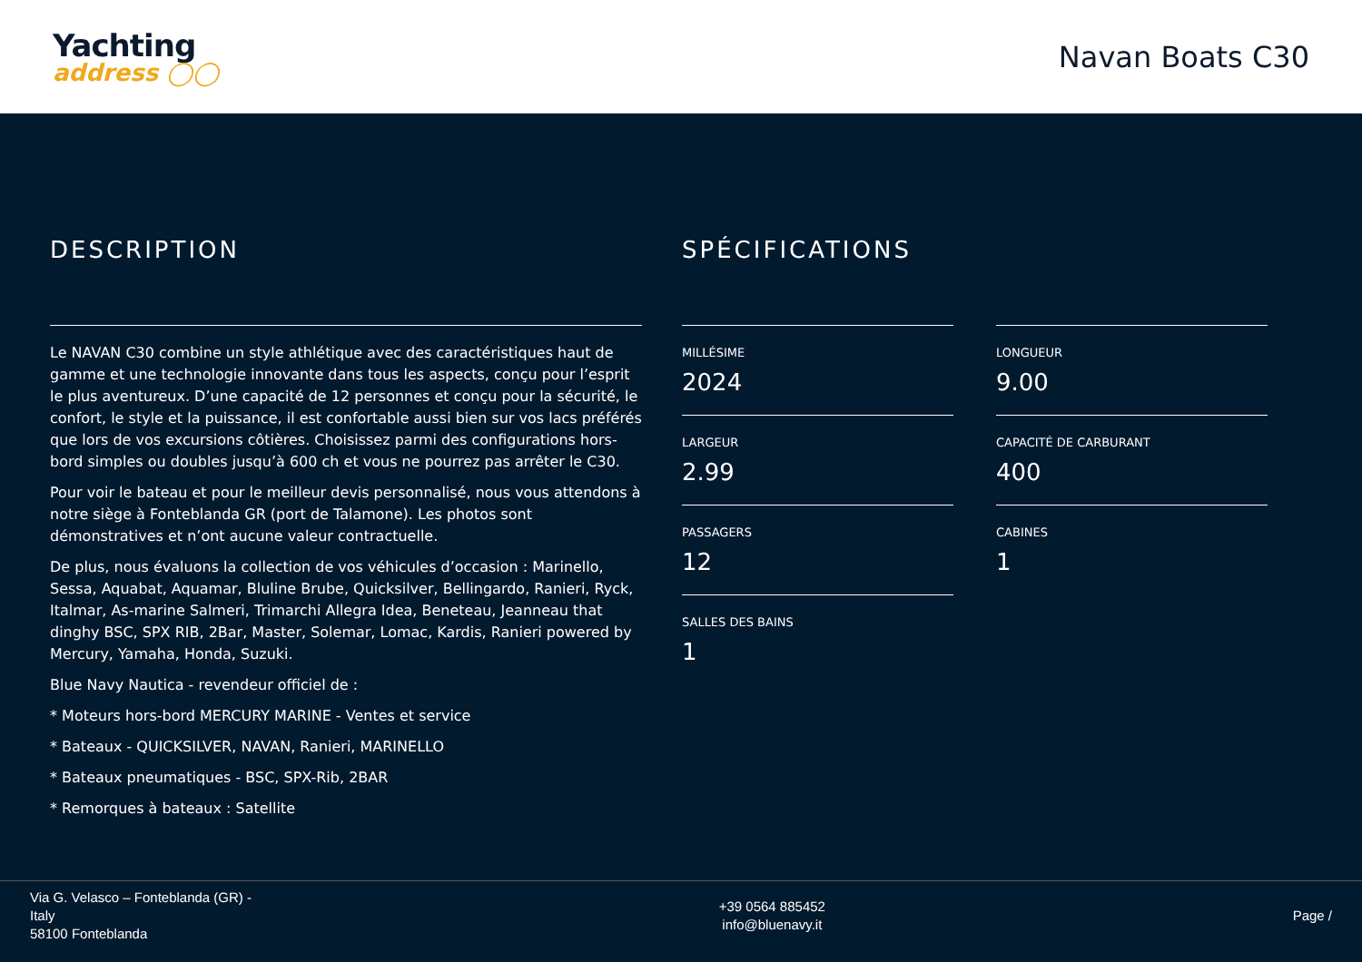Yachting
address ◯◯
Navan Boats C30
DESCRIPTION
Le NAVAN C30 combine un style athlétique avec des caractéristiques haut de gamme et une technologie innovante dans tous les aspects, conçu pour l’esprit le plus aventureux. D’une capacité de 12 personnes et conçu pour la sécurité, le confort, le style et la puissance, il est confortable aussi bien sur vos lacs préférés que lors de vos excursions côtières. Choisissez parmi des configurations hors-bord simples ou doubles jusqu’à 600 ch et vous ne pourrez pas arrêter le C30.
Pour voir le bateau et pour le meilleur devis personnalisé, nous vous attendons à notre siège à Fonteblanda GR (port de Talamone). Les photos sont démonstratives et n’ont aucune valeur contractuelle.
De plus, nous évaluons la collection de vos véhicules d’occasion : Marinello, Sessa, Aquabat, Aquamar, Bluline Brube, Quicksilver, Bellingardo, Ranieri, Ryck, Italmar, As-marine Salmeri, Trimarchi Allegra Idea, Beneteau, Jeanneau that dinghy BSC, SPX RIB, 2Bar, Master, Solemar, Lomac, Kardis, Ranieri powered by Mercury, Yamaha, Honda, Suzuki.
Blue Navy Nautica - revendeur officiel de :
* Moteurs hors-bord MERCURY MARINE - Ventes et service
* Bateaux - QUICKSILVER, NAVAN, Ranieri, MARINELLO
* Bateaux pneumatiques - BSC, SPX-Rib, 2BAR
* Remorques à bateaux : Satellite
SPÉCIFICATIONS
MILLÉSIME
2024
LONGUEUR
9.00
LARGEUR
2.99
CAPACITÉ DE CARBURANT
400
PASSAGERS
12
CABINES
1
SALLES DES BAINS
1
Via G. Velasco – Fonteblanda (GR) -
Italy
58100 Fonteblanda
+39 0564 885452
info@bluenavy.it
Page /